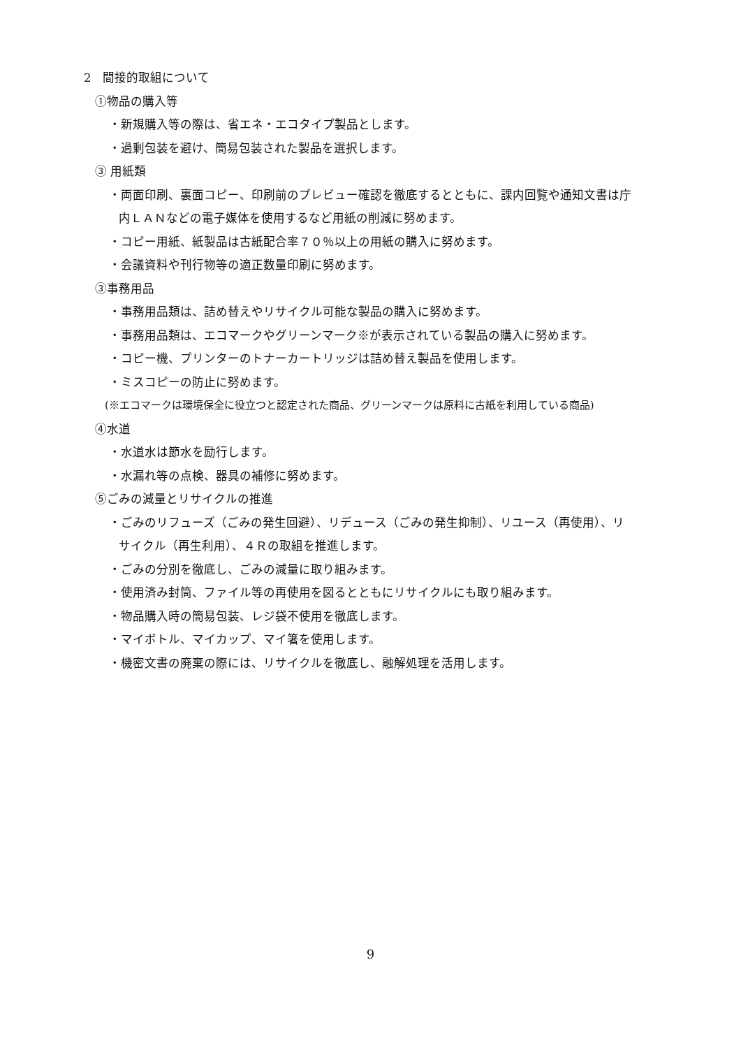2　間接的取組について
①物品の購入等
・新規購入等の際は、省エネ・エコタイプ製品とします。
・過剰包装を避け、簡易包装された製品を選択します。
③ 用紙類
・両面印刷、裏面コピー、印刷前のプレビュー確認を徹底するとともに、課内回覧や通知文書は庁
内ＬＡＮなどの電子媒体を使用するなど用紙の削減に努めます。
・コピー用紙、紙製品は古紙配合率７０％以上の用紙の購入に努めます。
・会議資料や刊行物等の適正数量印刷に努めます。
③事務用品
・事務用品類は、詰め替えやリサイクル可能な製品の購入に努めます。
・事務用品類は、エコマークやグリーンマーク※が表示されている製品の購入に努めます。
・コピー機、プリンターのトナーカートリッジは詰め替え製品を使用します。
・ミスコピーの防止に努めます。
(※エコマークは環境保全に役立つと認定された商品、グリーンマークは原料に古紙を利用している商品)
④水道
・水道水は節水を励行します。
・水漏れ等の点検、器具の補修に努めます。
⑤ごみの減量とリサイクルの推進
・ごみのリフューズ（ごみの発生回避）、リデュース（ごみの発生抑制）、リユース（再使用）、リ
サイクル（再生利用）、４Ｒの取組を推進します。
・ごみの分別を徹底し、ごみの減量に取り組みます。
・使用済み封筒、ファイル等の再使用を図るとともにリサイクルにも取り組みます。
・物品購入時の簡易包装、レジ袋不使用を徹底します。
・マイボトル、マイカップ、マイ箸を使用します。
・機密文書の廃棄の際には、リサイクルを徹底し、融解処理を活用します。
9